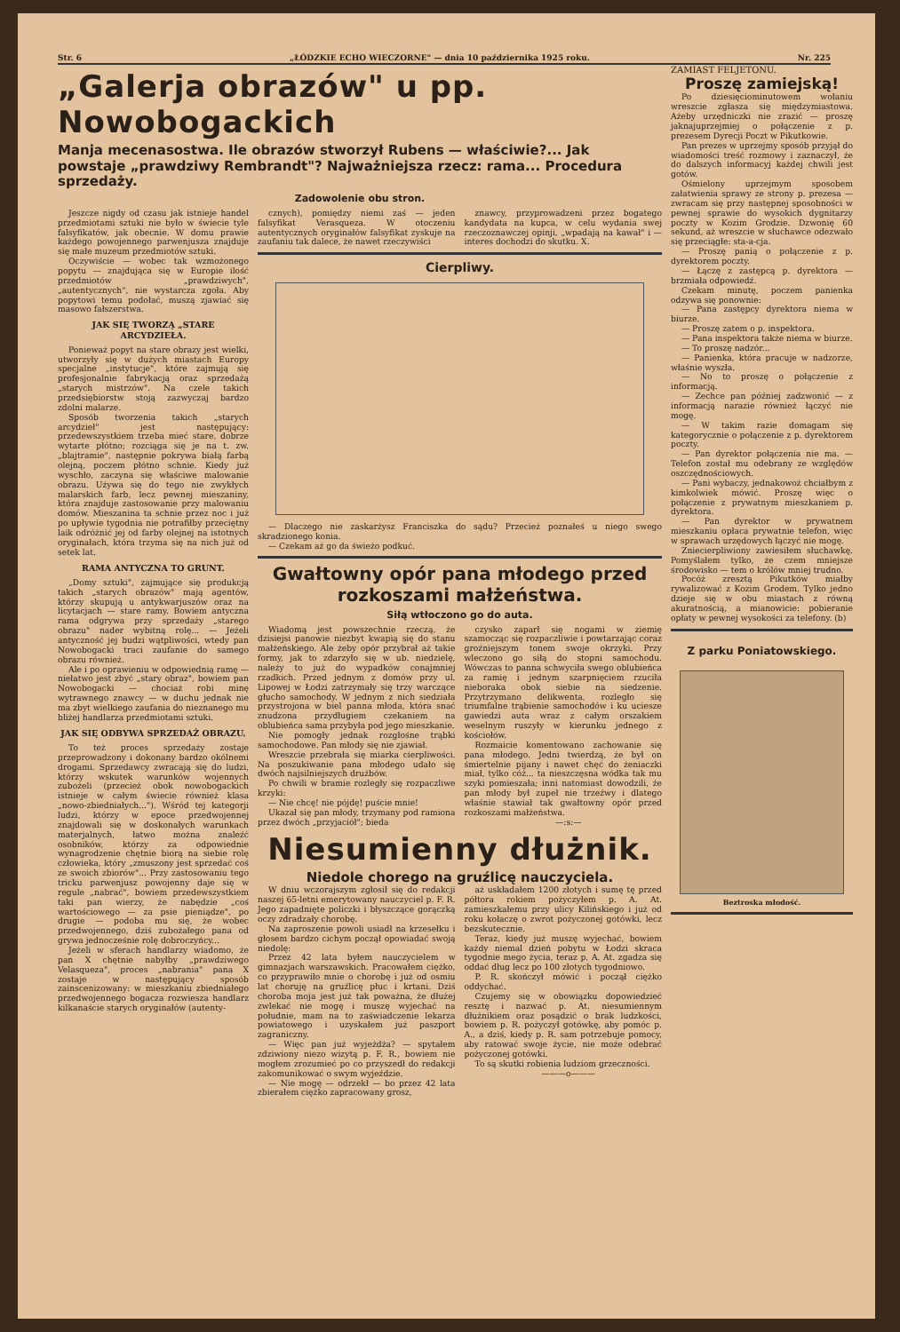Str. 6 „ŁÓDZKIE ECHO WIECZORNE" — dnia 10 października 1925 roku. Nr. 225
„Galerja obrazów" u pp. Nowobogackich
Manja mecenasostwa. Ile obrazów stworzył Rubens — właściwie?... Jak powstaje „prawdziwy Rembrandt"? Najważniejsza rzecz: rama... Procedura sprzedaży.
Zadowolenie obu stron.
Jeszcze nigdy od czasu jak istnieje handel przedmiotami sztuki nie było w świecie tyle falsyfikatów, jak obecnie. W domu prawie każdego powojennego parwenjusza znajduje się małe muzeum przedmiotów sztuki.
Oczywiście — wobec tak wzmożonego popytu — znajdująca się w Europie ilość przedmiotów „prawdziwych", „autentycznych", nie wystarcza zgoła. Aby popytowi temu podołać, muszą zjawiać się masowo fałszerstwa.
JAK SIĘ TWORZĄ „STARE ARCYDZIEŁA.
Ponieważ popyt na stare obrazy jest wielki, utworzyły się w dużych miastach Europy specjalne „instytucje", które zajmują się profesjonalnie fabrykacją oraz sprzedażą „starych mistrzów". Na czele takich przedsiębiorstw stoją zazwyczaj bardzo zdolni malarze.
Sposób tworzenia takich „starych arcydzieł" jest następujący: przedewszystkiem trzeba mieć stare, dobrze wytarte płótno; rozciąga się je na t. zw. „blajtramie", następnie pokrywa białą farbą olejną, poczem płótno schnie. Kiedy już wyschło, zaczyna się właściwe malowanie obrazu. Używa się do tego nie zwykłych malarskich farb, lecz pewnej mieszaniny, która znajduje zastosowanie przy malowaniu domów. Mieszanina ta schnie przez noc i już po upływie tygodnia nie potrafiłby przeciętny laik odróżnić jej od farby olejnej na istotnych oryginałach, która trzyma się na nich już od setek lat.
RAMA ANTYCZNA TO GRUNT.
„Domy sztuki", zajmujące się produkcją takich „starych obrazów" mają agentów, którzy skupują u antykwarjuszów oraz na licytacjach — stare ramy. Bowiem antyczna rama odgrywa przy sprzedaży „starego obrazu" nader wybitną rolę... — Jeżeli antyczność jej budzi wątpliwości, wtedy pan Nowobogacki traci zaufanie do samego obrazu również.
Ale i po oprawieniu w odpowiednią ramę — niełatwo jest zbyć „stary obraz", bowiem pan Nowobogacki — chociaż robi minę wytrawnego znawcy — w duchu jednak nie ma zbyt wielkiego zaufania do nieznanego mu bliżej handlarza przedmiotami sztuki.
JAK SIĘ ODBYWA SPRZEDAŻ OBRAZU.
To też proces sprzedaży zostaje przeprowadzony i dokonany bardzo okólnemi drogami. Sprzedawcy zwracają się do ludzi, którzy wskutek warunków wojennych zubożeli (przecież obok nowobogackich istnieje w całym świecie również klasa „nowo-zbiedniałych..."). Wśród tej kategorji ludzi, którzy w epoce przedwojennej znajdowali się w doskonałych warunkach materjalnych, łatwo można znaleźć osobników, którzy za odpowiednie wynagrodzenie chętnie biorą na siebie rolę człowieka, który „zmuszony jest sprzedać coś ze swoich zbiorów"... Przy zastosowaniu tego tricku parwenjusz powojenny daje się w regule „nabrać", bowiem przedewszystkiem taki pan wierzy, że nabędzie „coś wartościowego — za psie pieniądze", po drugie — podoba mu się, że wobec przedwojennego, dziś zubożałego pana od grywa jednocześnie rolę dobroczyńcy...
Jeżeli w sferach handlarzy wiadomo, że pan X chętnie nabyłby „prawdziwego Velasqueza", proces „nabrania" pana X zostaje w następujący sposób zainscenizowany: w mieszkaniu zbiedniałego przedwojennego bogacza rozwiesza handlarz kilkanaście starych oryginałów (autenty-
cznych), pomiędzy niemi zaś — jeden falsyfikat Verasqueza. W otoczeniu autentycznych oryginałów falsyfikat zyskuje na zaufaniu tak dalece, że nawet rzeczywiści
znawcy, przyprowadzeni przez bogatego kandydata na kupca, w celu wydania swej rzeczoznawczej opinji, „wpadają na kawał" i — interes dochodzi do skutku. X.
Cierpliwy.
— Dlaczego nie zaskarżysz Franciszka do sądu? Przecież poznałeś u niego swego skradzionego konia.
— Czekam aż go da świeżo podkuć.
Gwałtowny opór pana młodego przed rozkoszami małżeństwa.
Siłą wtłoczono go do auta.
Wiadomą jest powszechnie rzeczą, że dzisiejsi panowie niezbyt kwapią się do stanu małżeńskiego. Ale żeby opór przybrał aż takie formy, jak to zdarzyło się w ub. niedzielę, należy to już do wypadków conajmniej rzadkich. Przed jednym z domów przy ul. Lipowej w Łodzi zatrzymały się trzy warczące głucho samochody. W jednym z nich siedziała przystrojona w biel panna młoda, która snać znudzona przydługiem czekaniem na oblubieńca sama przybyła pod jego mieszkanie.
Nie pomogły jednak rozgłośne trąbki samochodowe. Pan młody się nie zjawiał.
Wreszcie przebrała się miarka cierpliwości. Na poszukiwanie pana młodego udało się dwóch najsilniejszych drużbów.
Po chwili w bramie rozległy się rozpaczliwe krzyki:
— Nie chcę! nie pójdę! puście mnie!
Ukazał się pan młody, trzymany pod ramiona przez dwóch „przyjaciół"; bieda
czysko zaparł się nogami w ziemię szamocząc się rozpaczliwie i powtarzając coraz groźniejszym tonem swoje okrzyki. Przy wleczono go siłą do stopni samochodu. Wówczas to panna schwyciła swego oblubieńca za ramię i jednym szarpnięciem rzuciła nieboraka obok siebie na siedzenie. Przytrzymano delikwenta, rozległo się triumfalne trąbienie samochodów i ku uciesze gawiedzi auta wraz z całym orszakiem weselnym ruszyły w kierunku jednego z kościołów.
Rozmaicie komentowano zachowanie się pana młodego. Jedni twierdzą, że był on śmiertelnie pijany i nawet chęć do żeniaczki miał, tylko cóż... ta nieszczęsna wódka tak mu szyki pomieszała; inni natomiast dowodzili, że pan młody był zupeł nie trzeźwy i dlatego właśnie stawiał tak gwałtowny opór przed rozkoszami małżeństwa.
—:s:—
Niesumienny dłużnik.
Niedole chorego na gruźlicę nauczyciela.
W dniu wczorajszym zgłosił się do redakcji naszej 65-letni emerytowany nauczyciel p. F. R. Jego zapadnięte policzki i błyszczące gorączką oczy zdradzały chorobę.
Na zaproszenie powoli usiadł na krzesełku i głosem bardzo cichym począł opowiadać swoją niedolę:
Przez 42 lata byłem nauczycielem w gimnazjach warszawskich. Pracowałem ciężko, co przyprawiło mnie o chorobę i już od osmiu lat choruję na gruźlicę płuc i krtani. Dziś choroba moja jest już tak poważna, że dłużej zwlekać nie mogę i muszę wyjechać na południe, mam na to zaświadczenie lekarza powiatowego i uzyskałem już paszport zagraniczny.
— Więc pan już wyjeżdża? — spytałem zdziwiony niezo wizytą p. F. R., bowiem nie mogłem zrozumieć po co przyszedł do redakcji zakomunikować o swym wyjeździe.
— Nie mogę — odrzekł — bo przez 42 lata zbierałem ciężko zapracowany grosz,
aż uskładałem 1200 złotych i sumę tę przed półtora rokiem pożyczyłem p. A. At. zamieszkałemu przy ulicy Kilińskiego i już od roku kołaczę o zwrot pożyczonej gotówki, lecz bezskutecznie.
Teraz, kiedy już muszę wyjechać, bowiem każdy niemal dzień pobytu w Łodzi skraca tygodnie mego życia, teraz p. A. At. zgadza się oddać dług lecz po 100 złotych tygodniowo.
P. R. skończył mówić i począł ciężko oddychać.
Czujemy się w obowiązku dopowiedzieć resztę i nazwać p. At. niesumiennym dłużnikiem oraz posądzić o brak ludzkości, bowiem p. R. pożyczył gotówkę, aby pomóc p. A., a dziś, kiedy p. R. sam potrzebuje pomocy, aby ratować swoje życie, nie może odebrać pożyczonej gotówki.
To są skutki robienia ludziom grzeczności.
———o———
ZAMIAST FELJETONU.
Proszę zamiejską!
Po dziesięciominutowem wołaniu wreszcie zgłasza się międzymiastowa. Ażeby urzędniczki nie zrazić — proszę jaknajuprzejmiej o połączenie z p. prezesem Dyrecji Poczt w Pikutkowie.
Pan prezes w uprzejmy sposób przyjął do wiadomości treść rozmowy i zaznaczył, że do dalszych informacyj każdej chwili jest gotów.
Ośmielony uprzejmym sposobem załatwienia sprawy ze strony p. prezesa — zwracam się przy następnej sposobności w pewnej sprawie do wysokich dygnitarzy poczty w Kozim Grodzie. Dzwonię 60 sekund, aż wreszcie w słuchawce odezwało się przeciągłe: sta-a-cja.
— Proszę panią o połączenie z p. dyrektorem poczty.
— Łączę z zastępcą p. dyrektora — brzmiała odpowiedź.
Czekam minutę, poczem panienka odzywa się ponownie:
— Pana zastępcy dyrektora niema w biurze.
— Proszę zatem o p. inspektora.
— Pana inspektora także niema w biurze.
— To proszę nadzór...
— Panienka, która pracuje w nadzorze, właśnie wyszła.
— No to proszę o połączenie z informacją.
— Zechce pan później zadzwonić — z informacją narazie również łączyć nie mogę.
— W takim razie domagam się kategorycznie o połączenie z p. dyrektorem poczty.
— Pan dyrektor połączenia nie ma. — Telefon został mu odebrany ze względów oszczędnościowych.
— Pani wybaczy, jednakowoż chciałbym z kimkolwiek mówić. Proszę więc o połączenie z prywatnym mieszkaniem p. dyrektora.
— Pan dyrektor w prywatnem mieszkaniu opłaca prywatnie telefon, więc w sprawach urzędowych łączyć nie mogę.
Zniecierpliwiony zawiesiłem słuchawkę. Pomyślałem tylko, że czem mniejsze środowisko — tem o królów mniej trudno.
Pocóż zresztą Pikutków miałby rywalizować z Kozim Grodem. Tylko jedno dzieje się w obu miastach z równą akuratnością, a mianowicie: pobieranie opłaty w pewnej wysokości za telefony. (b)
Z parku Poniatowskiego.
Beztroska młodość.